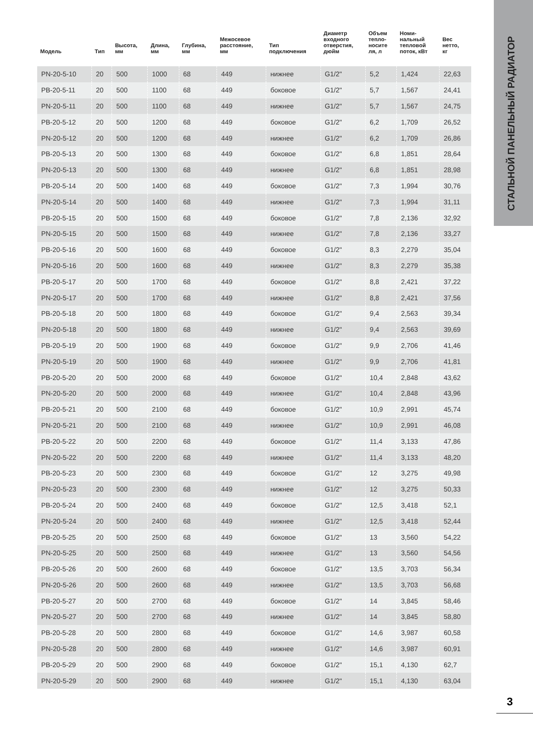СТАЛЬНОЙ ПАНЕЛЬНЫЙ РАДИАТОР
| Модель | Тип | Высота, мм | Длина, мм | Глубина, мм | Межосевое расстояние, мм | Тип подключения | Диаметр входного отверстия, дюйм | Объем тепло- носите ля, л | Номи- нальный тепловой поток, кВт | Вес нетто, кг |
| --- | --- | --- | --- | --- | --- | --- | --- | --- | --- | --- |
| PN-20-5-10 | 20 | 500 | 1000 | 68 | 449 | нижнее | G1/2" | 5,2 | 1,424 | 22,63 |
| PB-20-5-11 | 20 | 500 | 1100 | 68 | 449 | боковое | G1/2" | 5,7 | 1,567 | 24,41 |
| PN-20-5-11 | 20 | 500 | 1100 | 68 | 449 | нижнее | G1/2" | 5,7 | 1,567 | 24,75 |
| PB-20-5-12 | 20 | 500 | 1200 | 68 | 449 | боковое | G1/2" | 6,2 | 1,709 | 26,52 |
| PN-20-5-12 | 20 | 500 | 1200 | 68 | 449 | нижнее | G1/2" | 6,2 | 1,709 | 26,86 |
| PB-20-5-13 | 20 | 500 | 1300 | 68 | 449 | боковое | G1/2" | 6,8 | 1,851 | 28,64 |
| PN-20-5-13 | 20 | 500 | 1300 | 68 | 449 | нижнее | G1/2" | 6,8 | 1,851 | 28,98 |
| PB-20-5-14 | 20 | 500 | 1400 | 68 | 449 | боковое | G1/2" | 7,3 | 1,994 | 30,76 |
| PN-20-5-14 | 20 | 500 | 1400 | 68 | 449 | нижнее | G1/2" | 7,3 | 1,994 | 31,11 |
| PB-20-5-15 | 20 | 500 | 1500 | 68 | 449 | боковое | G1/2" | 7,8 | 2,136 | 32,92 |
| PN-20-5-15 | 20 | 500 | 1500 | 68 | 449 | нижнее | G1/2" | 7,8 | 2,136 | 33,27 |
| PB-20-5-16 | 20 | 500 | 1600 | 68 | 449 | боковое | G1/2" | 8,3 | 2,279 | 35,04 |
| PN-20-5-16 | 20 | 500 | 1600 | 68 | 449 | нижнее | G1/2" | 8,3 | 2,279 | 35,38 |
| PB-20-5-17 | 20 | 500 | 1700 | 68 | 449 | боковое | G1/2" | 8,8 | 2,421 | 37,22 |
| PN-20-5-17 | 20 | 500 | 1700 | 68 | 449 | нижнее | G1/2" | 8,8 | 2,421 | 37,56 |
| PB-20-5-18 | 20 | 500 | 1800 | 68 | 449 | боковое | G1/2" | 9,4 | 2,563 | 39,34 |
| PN-20-5-18 | 20 | 500 | 1800 | 68 | 449 | нижнее | G1/2" | 9,4 | 2,563 | 39,69 |
| PB-20-5-19 | 20 | 500 | 1900 | 68 | 449 | боковое | G1/2" | 9,9 | 2,706 | 41,46 |
| PN-20-5-19 | 20 | 500 | 1900 | 68 | 449 | нижнее | G1/2" | 9,9 | 2,706 | 41,81 |
| PB-20-5-20 | 20 | 500 | 2000 | 68 | 449 | боковое | G1/2" | 10,4 | 2,848 | 43,62 |
| PN-20-5-20 | 20 | 500 | 2000 | 68 | 449 | нижнее | G1/2" | 10,4 | 2,848 | 43,96 |
| PB-20-5-21 | 20 | 500 | 2100 | 68 | 449 | боковое | G1/2" | 10,9 | 2,991 | 45,74 |
| PN-20-5-21 | 20 | 500 | 2100 | 68 | 449 | нижнее | G1/2" | 10,9 | 2,991 | 46,08 |
| PB-20-5-22 | 20 | 500 | 2200 | 68 | 449 | боковое | G1/2" | 11,4 | 3,133 | 47,86 |
| PN-20-5-22 | 20 | 500 | 2200 | 68 | 449 | нижнее | G1/2" | 11,4 | 3,133 | 48,20 |
| PB-20-5-23 | 20 | 500 | 2300 | 68 | 449 | боковое | G1/2" | 12 | 3,275 | 49,98 |
| PN-20-5-23 | 20 | 500 | 2300 | 68 | 449 | нижнее | G1/2" | 12 | 3,275 | 50,33 |
| PB-20-5-24 | 20 | 500 | 2400 | 68 | 449 | боковое | G1/2" | 12,5 | 3,418 | 52,1 |
| PN-20-5-24 | 20 | 500 | 2400 | 68 | 449 | нижнее | G1/2" | 12,5 | 3,418 | 52,44 |
| PB-20-5-25 | 20 | 500 | 2500 | 68 | 449 | боковое | G1/2" | 13 | 3,560 | 54,22 |
| PN-20-5-25 | 20 | 500 | 2500 | 68 | 449 | нижнее | G1/2" | 13 | 3,560 | 54,56 |
| PB-20-5-26 | 20 | 500 | 2600 | 68 | 449 | боковое | G1/2" | 13,5 | 3,703 | 56,34 |
| PN-20-5-26 | 20 | 500 | 2600 | 68 | 449 | нижнее | G1/2" | 13,5 | 3,703 | 56,68 |
| PB-20-5-27 | 20 | 500 | 2700 | 68 | 449 | боковое | G1/2" | 14 | 3,845 | 58,46 |
| PN-20-5-27 | 20 | 500 | 2700 | 68 | 449 | нижнее | G1/2" | 14 | 3,845 | 58,80 |
| PB-20-5-28 | 20 | 500 | 2800 | 68 | 449 | боковое | G1/2" | 14,6 | 3,987 | 60,58 |
| PN-20-5-28 | 20 | 500 | 2800 | 68 | 449 | нижнее | G1/2" | 14,6 | 3,987 | 60,91 |
| PB-20-5-29 | 20 | 500 | 2900 | 68 | 449 | боковое | G1/2" | 15,1 | 4,130 | 62,7 |
| PN-20-5-29 | 20 | 500 | 2900 | 68 | 449 | нижнее | G1/2" | 15,1 | 4,130 | 63,04 |
3